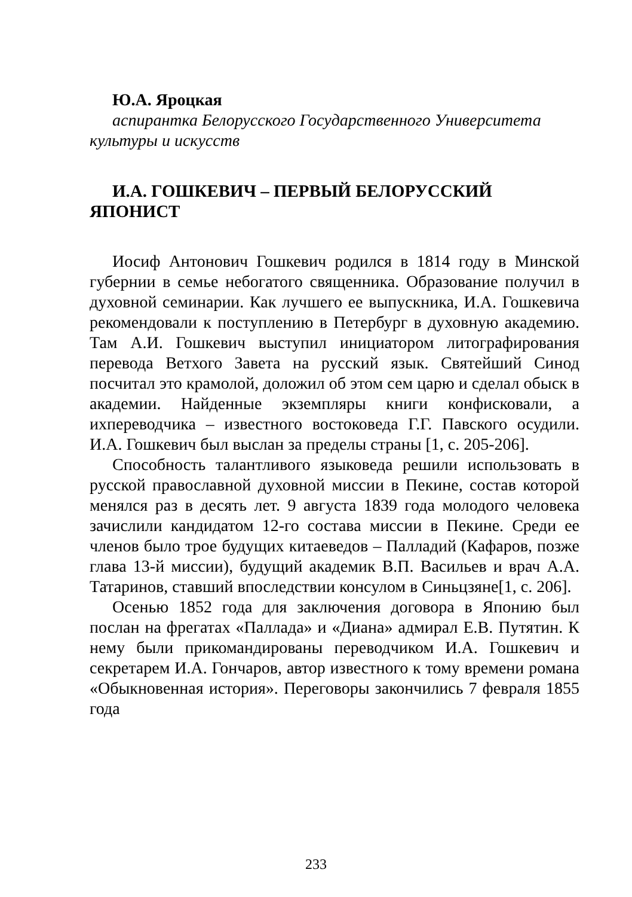Ю.А. Яроцкая
аспирантка Белорусского Государственного Университета культуры и искусств
И.А. ГОШКЕВИЧ – ПЕРВЫЙ БЕЛОРУССКИЙ ЯПОНИСТ
Иосиф Антонович Гошкевич родился в 1814 году в Минской губернии в семье небогатого священника. Образование получил в духовной семинарии. Как лучшего ее выпускника, И.А. Гошкевича рекомендовали к поступлению в Петербург в духовную академию. Там А.И. Гошкевич выступил инициатором литографирования перевода Ветхого Завета на русский язык. Святейший Синод посчитал это крамолой, доложил об этом сем царю и сделал обыск в академии. Найденные экземпляры книги конфисковали, а ихпереводчика – известного востоковеда Г.Г. Павского осудили. И.А. Гошкевич был выслан за пределы страны [1, с. 205-206].
Способность талантливого языковеда решили использовать в русской православной духовной миссии в Пекине, состав которой менялся раз в десять лет. 9 августа 1839 года молодого человека зачислили кандидатом 12-го состава миссии в Пекине. Среди ее членов было трое будущих китаеведов – Палладий (Кафаров, позже глава 13-й миссии), будущий академик В.П. Васильев и врач А.А. Татаринов, ставший впоследствии консулом в Синьцзяне[1, с. 206].
Осенью 1852 года для заключения договора в Японию был послан на фрегатах «Паллада» и «Диана» адмирал Е.В. Путятин. К нему были прикомандированы переводчиком И.А. Гошкевич и секретарем И.А. Гончаров, автор известного к тому времени романа «Обыкновенная история». Переговоры закончились 7 февраля 1855 года
233